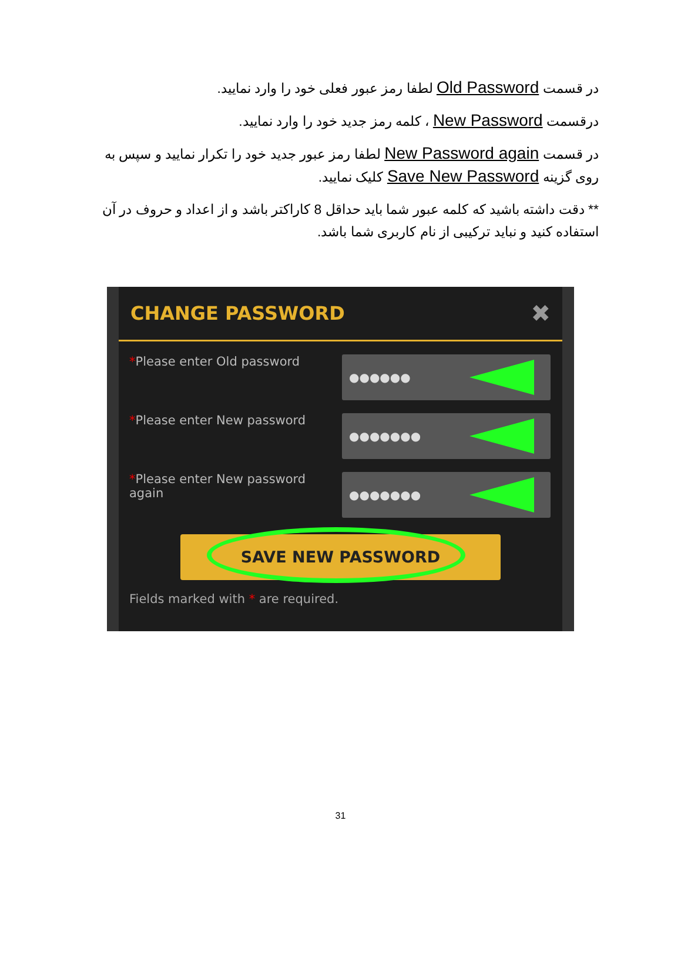در قسمت Old Password لطفا رمز عبور فعلی خود را وارد نمایید.
درقسمت New Password ، کلمه رمز جدید خود را وارد نمایید.
در قسمت New Password again لطفا رمز عبور جدید خود را تکرار نمایید و سپس به روی گزینه Save New Password کلیک نمایید.
** دقت داشته باشید که کلمه عبور شما باید حداقل 8 کاراکتر باشد و از اعداد و حروف در آن استفاده کنید و نباید ترکیبی از نام کاربری شما باشد.
CHANGE PASSWORD
✖
*Please enter Old password
●●●●●●
*Please enter New password
●●●●●●●
*Please enter New password again
●●●●●●●
SAVE NEW PASSWORD
Fields marked with * are required.
31